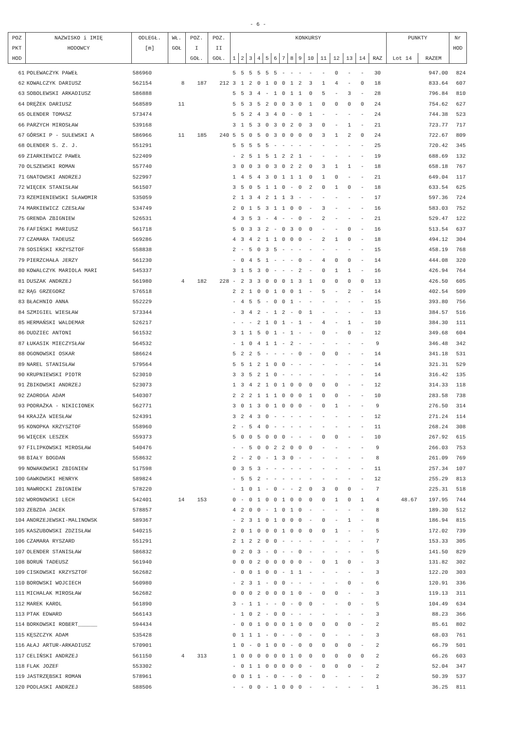- 6 -
| POZ | NAZWISKO i IMIĘ | ODLEGŁ. | WŁ. | POZ. | POZ. | KONKURSY | | | | | | | | | | | | | | | PUNKTY | | Nr |
| --- | --- | --- | --- | --- | --- | --- | --- | --- | --- | --- | --- | --- | --- | --- | --- | --- | --- | --- | --- | --- | --- | --- | --- |
| PKT | HODOWCY | [m] | GOŁ | I | II | | | | | | | | | | | | | | | | | | HOD |
| HOD | | | | GOŁ. | GOŁ. | 1 | 2 | 3 | 4 | 5 | 6 | 7 | 8 | 9 | 10 | 11 | 12 | 13 | 14 | RAZ | Lot 14 | RAZEM | |
| 61 | POLEWACZYK PAWEŁ | 586960 | | | | 5 | 5 | 5 | 5 | 5 | 5 | - | - | - | - | - | 0 | - | - | 30 | | 947.00 | 824 |
| 62 | KOWALCZYK DARIUSZ | 562154 | 8 | 187 | 212 | 3 | 1 | 2 | 0 | 1 | 0 | 0 | 1 | 2 | 3 | 1 | 4 | - | 0 | 18 | | 833.64 | 607 |
| 63 | SOBOLEWSKI ARKADIUSZ | 586888 | | | | 5 | 5 | 3 | 4 | - | 1 | 0 | 1 | 1 | 0 | 5 | - | 3 | - | 28 | | 796.84 | 810 |
| 64 | DRĘŻEK DARIUSZ | 568589 | 11 | | | 5 | 5 | 3 | 5 | 2 | 0 | 0 | 3 | 0 | 1 | 0 | 0 | 0 | 0 | 24 | | 754.62 | 627 |
| 65 | OLENDER TOMASZ | 573474 | | | | 5 | 5 | 2 | 4 | 3 | 4 | 0 | - | 0 | 1 | - | - | - | - | 24 | | 744.38 | 523 |
| 66 | PARZYCH MIROSŁAW | 539168 | | | | 3 | 1 | 5 | 3 | 0 | 3 | 0 | 2 | 0 | 3 | 0 | - | 1 | - | 21 | | 723.77 | 717 |
| 67 | GÓRSKI P - SULEWSKI A | 586966 | 11 | 185 | 240 | 5 | 5 | 0 | 5 | 0 | 3 | 0 | 0 | 0 | 0 | 3 | 1 | 2 | 0 | 24 | | 722.67 | 809 |
| 68 | OLENDER S. Z. J. | 551291 | | | | 5 | 5 | 5 | 5 | 5 | - | - | - | - | - | - | - | - | - | 25 | | 720.42 | 345 |
| 69 | ZIARKIEWICZ PAWEŁ | 522409 | | | | - | 2 | 5 | 1 | 5 | 1 | 2 | 2 | 1 | - | - | - | - | - | 19 | | 688.69 | 132 |
| 70 | OLSZEWSKI ROMAN | 557740 | | | | 3 | 0 | 0 | 3 | 0 | 3 | 0 | 2 | 2 | 0 | 3 | 1 | 1 | - | 18 | | 658.18 | 767 |
| 71 | GNATOWSKI ANDRZEJ | 522997 | | | | 1 | 4 | 5 | 4 | 3 | 0 | 1 | 1 | 1 | 0 | 1 | 0 | - | - | 21 | | 649.04 | 117 |
| 72 | WIĘCEK STANISŁAW | 561507 | | | | 3 | 5 | 0 | 5 | 1 | 1 | 0 | - | 0 | 2 | 0 | 1 | 0 | - | 18 | | 633.54 | 625 |
| 73 | RZEMIENIEWSKI SŁAWOMIR | 535059 | | | | 2 | 1 | 3 | 4 | 2 | 1 | 1 | 3 | - | - | - | - | - | - | 17 | | 597.36 | 724 |
| 74 | MARKIEWICZ CZESŁAW | 534749 | | | | 2 | 0 | 1 | 5 | 3 | 1 | 1 | 0 | 0 | - | 3 | - | - | - | 16 | | 583.03 | 752 |
| 75 | GRENDA ZBIGNIEW | 526531 | | | | 4 | 3 | 5 | 3 | - | 4 | - | - | 0 | - | 2 | - | - | - | 21 | | 529.47 | 122 |
| 76 | FAFIŃSKI MARIUSZ | 561718 | | | | 5 | 0 | 3 | 3 | 2 | - | 0 | 3 | 0 | 0 | - | - | 0 | - | 16 | | 513.54 | 637 |
| 77 | CZAMARA TADEUSZ | 569286 | | | | 4 | 3 | 4 | 2 | 1 | 1 | 0 | 0 | 0 | - | 2 | 1 | 0 | - | 18 | | 494.12 | 304 |
| 78 | SOSIŃSKI KRZYSZTOF | 558838 | | | | 2 | - | 5 | 0 | 3 | 5 | - | - | - | - | - | - | - | - | 15 | | 458.19 | 768 |
| 79 | PIERZCHAŁA JERZY | 561230 | | | | - | 0 | 4 | 5 | 1 | - | - | - | 0 | - | 4 | 0 | 0 | - | 14 | | 444.08 | 320 |
| 80 | KOWALCZYK MARIOLA MARI | 545337 | | | | 3 | 1 | 5 | 3 | 0 | - | - | - | 2 | - | 0 | 1 | 1 | - | 16 | | 426.94 | 764 |
| 81 | DUSZAK ANDRZEJ | 561980 | 4 | 182 | 228 | - | 2 | 3 | 3 | 0 | 0 | 0 | 1 | 3 | 1 | 0 | 0 | 0 | 0 | 13 | | 426.50 | 605 |
| 82 | RĄG GRZEGORZ | 576518 | | | | 2 | 2 | 1 | 0 | 0 | 1 | 0 | 0 | 1 | - | 5 | - | 2 | - | 14 | | 402.54 | 509 |
| 83 | BŁACHNIO ANNA | 552229 | | | | - | 4 | 5 | 5 | - | 0 | 0 | 1 | - | - | - | - | - | - | 15 | | 393.80 | 756 |
| 84 | SZMIGIEL WIESŁAW | 573344 | | | | - | 3 | 4 | 2 | - | 1 | 2 | - | 0 | 1 | - | - | - | - | 13 | | 384.57 | 516 |
| 85 | HERMAŃSKI WALDEMAR | 526217 | | | | - | - | - | 2 | 1 | 0 | 1 | - | 1 | - | 4 | - | 1 | - | 10 | | 384.30 | 111 |
| 86 | DUDZIEC ANTONI | 561532 | | | | 3 | 1 | 1 | 5 | 0 | 1 | - | 1 | - | - | 0 | - | 0 | - | 12 | | 349.68 | 604 |
| 87 | ŁUKASIK MIECZYSŁAW | 564532 | | | | - | 1 | 0 | 4 | 1 | 1 | - | 2 | - | - | - | - | - | - | 9 | | 346.48 | 342 |
| 88 | OGONOWSKI OSKAR | 586624 | | | | 5 | 2 | 2 | 5 | - | - | - | - | 0 | - | 0 | 0 | - | - | 14 | | 341.18 | 531 |
| 89 | NAREL STANISŁAW | 579564 | | | | 5 | 5 | 1 | 2 | 1 | 0 | 0 | - | - | - | - | - | - | - | 14 | | 321.31 | 529 |
| 90 | KRUPNIEWSKI PIOTR | 523010 | | | | 3 | 3 | 5 | 2 | 1 | 0 | - | - | - | - | - | - | - | - | 14 | | 316.42 | 135 |
| 91 | ŻBIKOWSKI ANDRZEJ | 523073 | | | | 1 | 3 | 4 | 2 | 1 | 0 | 1 | 0 | 0 | 0 | 0 | 0 | - | - | 12 | | 314.33 | 118 |
| 92 | ZADROGA ADAM | 540307 | | | | 2 | 2 | 2 | 1 | 1 | 1 | 0 | 0 | 0 | 1 | 0 | 0 | - | - | 10 | | 283.58 | 738 |
| 93 | PODRAŻKA - NIKICIONEK | 562771 | | | | 3 | 0 | 1 | 3 | 0 | 1 | 0 | 0 | 0 | - | 0 | 1 | - | - | 9 | | 276.50 | 314 |
| 94 | KRAJŻA WIESŁAW | 524391 | | | | 3 | 2 | 4 | 3 | 0 | - | - | - | - | - | - | - | - | - | 12 | | 271.24 | 114 |
| 95 | KONOPKA KRZYSZTOF | 558960 | | | | 2 | - | 5 | 4 | 0 | - | - | - | - | - | - | - | - | - | 11 | | 268.24 | 308 |
| 96 | WIĘCEK LESZEK | 559373 | | | | 5 | 0 | 0 | 5 | 0 | 0 | 0 | - | - | - | 0 | 0 | - | - | 10 | | 267.92 | 615 |
| 97 | FILIPKOWSKI MIROSŁAW | 540476 | | | | - | - | 5 | 0 | 0 | 2 | 2 | 0 | 0 | 0 | - | - | - | - | 9 | | 266.03 | 753 |
| 98 | BIAŁY BOGDAN | 558632 | | | | 2 | - | 2 | 0 | - | 1 | 3 | 0 | - | - | - | - | - | - | 8 | | 261.09 | 769 |
| 99 | NOWAKOWSKI ZBIGNIEW | 517598 | | | | 0 | 3 | 5 | 3 | - | - | - | - | - | - | - | - | - | - | 11 | | 257.34 | 107 |
| 100 | GAWKOWSKI HENRYK | 589824 | | | | - | 5 | 5 | 2 | - | - | - | - | - | - | - | - | - | - | 12 | | 255.29 | 813 |
| 101 | NAWROCKI ZBIGNIEW | 578220 | | | | - | 1 | 0 | 1 | - | 0 | - | - | 2 | 0 | 3 | 0 | 0 | - | 7 | | 225.31 | 518 |
| 102 | WORONOWSKI LECH | 542401 | 14 | 153 | | 0 | - | 0 | 1 | 0 | 0 | 1 | 0 | 0 | 0 | 0 | 1 | 0 | 1 | 4 | 48.67 | 197.95 | 744 |
| 103 | ZEBZDA JACEK | 578857 | | | | 4 | 2 | 0 | 0 | - | 1 | 0 | 1 | 0 | - | - | - | - | - | 8 | | 189.30 | 512 |
| 104 | ANDRZEJEWSKI-MALINOWSK | 589367 | | | | - | 2 | 3 | 1 | 0 | 1 | 0 | 0 | 0 | - | 0 | - | 1 | - | 8 | | 186.94 | 815 |
| 105 | KASZUBOWSKI ZDZISŁAW | 540215 | | | | 2 | 0 | 1 | 0 | 0 | 0 | 1 | 0 | 0 | 0 | 0 | 1 | - | - | 5 | | 172.02 | 739 |
| 106 | CZAMARA RYSZARD | 551291 | | | | 2 | 1 | 2 | 2 | 0 | 0 | - | - | - | - | - | - | - | - | 7 | | 153.33 | 305 |
| 107 | OLENDER STANISŁAW | 586832 | | | | 0 | 2 | 0 | 3 | - | 0 | - | - | 0 | - | - | - | - | - | 5 | | 141.50 | 829 |
| 108 | BORUŃ TADEUSZ | 561940 | | | | 0 | 0 | 0 | 2 | 0 | 0 | 0 | 0 | 0 | - | 0 | 1 | 0 | - | 3 | | 131.82 | 302 |
| 109 | CISKOWSKI KRZYSZTOF | 562682 | | | | - | 0 | 0 | 1 | 0 | 0 | - | 1 | 1 | - | - | - | - | - | 3 | | 122.20 | 303 |
| 110 | BOROWSKI WOJCIECH | 560980 | | | | - | 2 | 3 | 1 | - | 0 | 0 | - | - | - | - | - | 0 | - | 6 | | 120.91 | 336 |
| 111 | MICHALAK MIROSŁAW | 562682 | | | | 0 | 0 | 0 | 2 | 0 | 0 | 0 | 1 | 0 | - | 0 | 0 | - | - | 3 | | 119.13 | 311 |
| 112 | MAREK KAROL | 561890 | | | | 3 | - | 1 | 1 | - | - | 0 | - | 0 | 0 | - | - | 0 | - | 5 | | 104.49 | 634 |
| 113 | PTAK EDWARD | 566143 | | | | - | 1 | 0 | 2 | - | 0 | 0 | - | - | - | - | - | - | - | 3 | | 88.23 | 366 |
| 114 | BORKOWSKI ROBERT______ | 594434 | | | | - | 0 | 0 | 1 | 0 | 0 | 0 | 1 | 0 | 0 | 0 | 0 | 0 | - | 2 | | 85.61 | 802 |
| 115 | KĘSZCZYK ADAM | 535428 | | | | 0 | 1 | 1 | 1 | - | 0 | - | - | 0 | - | 0 | - | - | - | 3 | | 68.03 | 761 |
| 116 | AŁAJ ARTUR-ARKADIUSZ | 570901 | | | | 1 | 0 | - | 0 | 1 | 0 | 0 | - | 0 | 0 | 0 | 0 | 0 | - | 2 | | 66.79 | 501 |
| 117 | CELIŃSKI ANDRZEJ | 561150 | 4 | 313 | | 1 | 0 | 0 | 0 | 0 | 0 | 0 | 1 | 0 | 0 | 0 | 0 | 0 | 0 | 2 | | 66.26 | 603 |
| 118 | FLAK JOZEF | 553302 | | | | - | 0 | 1 | 1 | 0 | 0 | 0 | 0 | 0 | - | 0 | 0 | 0 | - | 2 | | 52.04 | 347 |
| 119 | JASTRZĘBSKI ROMAN | 578961 | | | | 0 | 0 | 1 | 1 | - | 0 | - | - | 0 | - | 0 | - | - | - | 2 | | 50.39 | 537 |
| 120 | PODLASKI ANDRZEJ | 588506 | | | | - | - | 0 | 0 | - | 1 | 0 | 0 | 0 | - | - | - | - | - | 1 | | 36.25 | 811 |